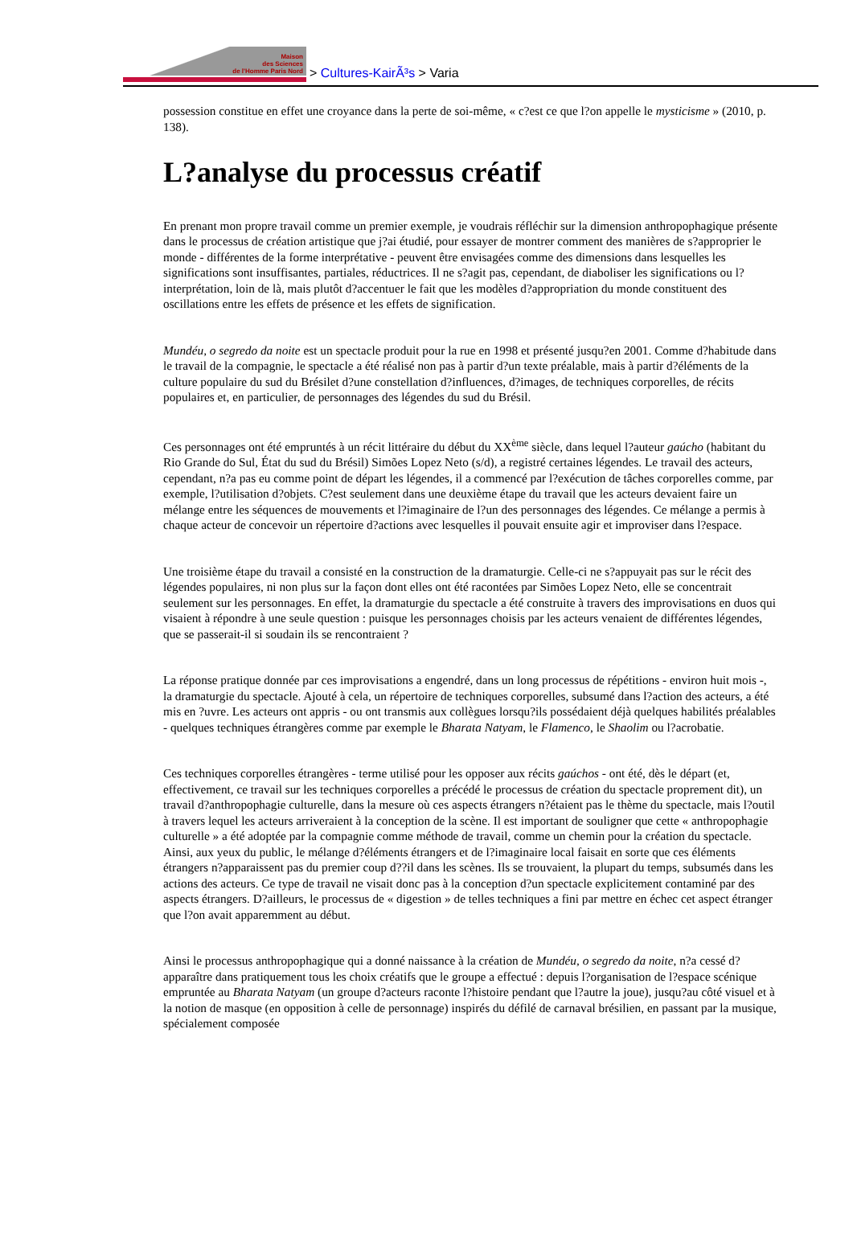Maison
des Sciences
de l'Homme Paris Nord
> Cultures-KairÃ³s > Varia
possession constitue en effet une croyance dans la perte de soi-même, « c?est ce que l?on appelle le mysticisme » (2010, p. 138).
L?analyse du processus créatif
En prenant mon propre travail comme un premier exemple, je voudrais réfléchir sur la dimension anthropophagique présente dans le processus de création artistique que j?ai étudié, pour essayer de montrer comment des manières de s?approprier le monde - différentes de la forme interprétative - peuvent être envisagées comme des dimensions dans lesquelles les significations sont insuffisantes, partiales, réductrices. Il ne s?agit pas, cependant, de diaboliser les significations ou l?interprétation, loin de là, mais plutôt d?accentuer le fait que les modèles d?appropriation du monde constituent des oscillations entre les effets de présence et les effets de signification.
Mundéu, o segredo da noite est un spectacle produit pour la rue en 1998 et présenté jusqu?en 2001. Comme d?habitude dans le travail de la compagnie, le spectacle a été réalisé non pas à partir d?un texte préalable, mais à partir d?éléments de la culture populaire du sud du Brésilet d?une constellation d?influences, d?images, de techniques corporelles, de récits populaires et, en particulier, de personnages des légendes du sud du Brésil.
Ces personnages ont été empruntés à un récit littéraire du début du XX<sup>ème</sup> siècle, dans lequel l?auteur gaúcho (habitant du Rio Grande do Sul, État du sud du Brésil) Simões Lopez Neto (s/d), a registré certaines légendes. Le travail des acteurs, cependant, n?a pas eu comme point de départ les légendes, il a commencé par l?exécution de tâches corporelles comme, par exemple, l?utilisation d?objets. C?est seulement dans une deuxième étape du travail que les acteurs devaient faire un mélange entre les séquences de mouvements et l?imaginaire de l?un des personnages des légendes. Ce mélange a permis à chaque acteur de concevoir un répertoire d?actions avec lesquelles il pouvait ensuite agir et improviser dans l?espace.
Une troisième étape du travail a consisté en la construction de la dramaturgie. Celle-ci ne s?appuyait pas sur le récit des légendes populaires, ni non plus sur la façon dont elles ont été racontées par Simões Lopez Neto, elle se concentrait seulement sur les personnages. En effet, la dramaturgie du spectacle a été construite à travers des improvisations en duos qui visaient à répondre à une seule question : puisque les personnages choisis par les acteurs venaient de différentes légendes, que se passerait-il si soudain ils se rencontraient ?
La réponse pratique donnée par ces improvisations a engendré, dans un long processus de répétitions - environ huit mois -, la dramaturgie du spectacle. Ajouté à cela, un répertoire de techniques corporelles, subsumé dans l?action des acteurs, a été mis en ?uvre. Les acteurs ont appris - ou ont transmis aux collègues lorsqu?ils possédaient déjà quelques habilités préalables - quelques techniques étrangères comme par exemple le Bharata Natyam, le Flamenco, le Shaolim ou l?acrobatie.
Ces techniques corporelles étrangères - terme utilisé pour les opposer aux récits gaúchos - ont été, dès le départ (et, effectivement, ce travail sur les techniques corporelles a précédé le processus de création du spectacle proprement dit), un travail d?anthropophagie culturelle, dans la mesure où ces aspects étrangers n?étaient pas le thème du spectacle, mais l?outil à travers lequel les acteurs arriveraient à la conception de la scène. Il est important de souligner que cette « anthropophagie culturelle » a été adoptée par la compagnie comme méthode de travail, comme un chemin pour la création du spectacle. Ainsi, aux yeux du public, le mélange d?éléments étrangers et de l?imaginaire local faisait en sorte que ces éléments étrangers n?apparaissent pas du premier coup d??il dans les scènes. Ils se trouvaient, la plupart du temps, subsumés dans les actions des acteurs. Ce type de travail ne visait donc pas à la conception d?un spectacle explicitement contaminé par des aspects étrangers. D?ailleurs, le processus de « digestion » de telles techniques a fini par mettre en échec cet aspect étranger que l?on avait apparemment au début.
Ainsi le processus anthropophagique qui a donné naissance à la création de Mundéu, o segredo da noite, n?a cessé d?apparaître dans pratiquement tous les choix créatifs que le groupe a effectué : depuis l?organisation de l?espace scénique empruntée au Bharata Natyam (un groupe d?acteurs raconte l?histoire pendant que l?autre la joue), jusqu?au côté visuel et à la notion de masque (en opposition à celle de personnage) inspirés du défilé de carnaval brésilien, en passant par la musique, spécialement composée